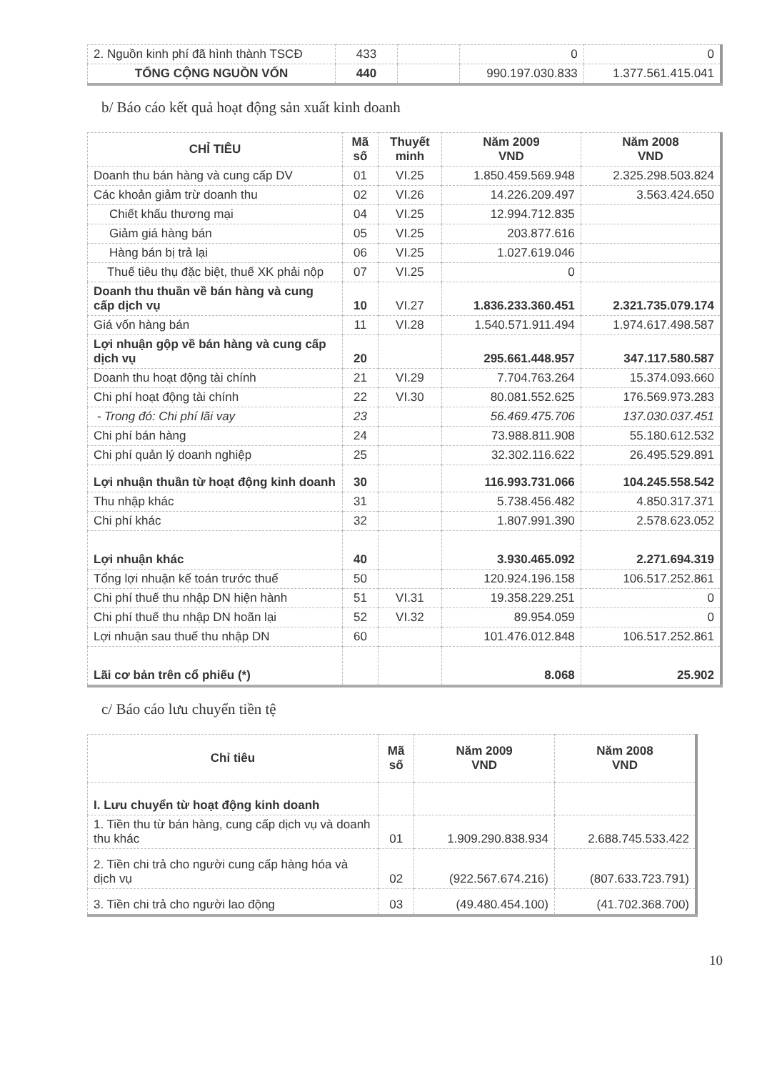| 2. Nguồn kinh phí đã hình thành TSCĐ | 433 | | 0 | 0 |
| TỔNG CỘNG NGUỒN VỐN | 440 | | 990.197.030.833 | 1.377.561.415.041 |
b/ Báo cáo kết quả hoạt động sản xuất kinh doanh
| CHỈ TIÊU | Mã số | Thuyết minh | Năm 2009 VND | Năm 2008 VND |
| --- | --- | --- | --- | --- |
| Doanh thu bán hàng và cung cấp DV | 01 | VI.25 | 1.850.459.569.948 | 2.325.298.503.824 |
| Các khoản giảm trừ doanh thu | 02 | VI.26 | 14.226.209.497 | 3.563.424.650 |
| Chiết khấu thương mại | 04 | VI.25 | 12.994.712.835 | |
| Giảm giá hàng bán | 05 | VI.25 | 203.877.616 | |
| Hàng bán bị trả lại | 06 | VI.25 | 1.027.619.046 | |
| Thuế tiêu thụ đặc biệt, thuế XK phải nộp | 07 | VI.25 | 0 | |
| Doanh thu thuần về bán hàng và cung cấp dịch vụ | 10 | VI.27 | 1.836.233.360.451 | 2.321.735.079.174 |
| Giá vốn hàng bán | 11 | VI.28 | 1.540.571.911.494 | 1.974.617.498.587 |
| Lợi nhuận gộp về bán hàng và cung cấp dịch vụ | 20 | | 295.661.448.957 | 347.117.580.587 |
| Doanh thu hoạt động tài chính | 21 | VI.29 | 7.704.763.264 | 15.374.093.660 |
| Chi phí hoạt động tài chính | 22 | VI.30 | 80.081.552.625 | 176.569.973.283 |
| - Trong đó: Chi phí lãi vay | 23 | | 56.469.475.706 | 137.030.037.451 |
| Chi phí bán hàng | 24 | | 73.988.811.908 | 55.180.612.532 |
| Chi phí quản lý doanh nghiệp | 25 | | 32.302.116.622 | 26.495.529.891 |
| Lợi nhuận thuần từ hoạt động kinh doanh | 30 | | 116.993.731.066 | 104.245.558.542 |
| Thu nhập khác | 31 | | 5.738.456.482 | 4.850.317.371 |
| Chi phí khác | 32 | | 1.807.991.390 | 2.578.623.052 |
| Lợi nhuận khác | 40 | | 3.930.465.092 | 2.271.694.319 |
| Tổng lợi nhuận kế toán trước thuế | 50 | | 120.924.196.158 | 106.517.252.861 |
| Chi phí thuế thu nhập DN hiện hành | 51 | VI.31 | 19.358.229.251 | 0 |
| Chi phí thuế thu nhập DN hoãn lại | 52 | VI.32 | 89.954.059 | 0 |
| Lợi nhuận sau thuế thu nhập DN | 60 | | 101.476.012.848 | 106.517.252.861 |
| Lãi cơ bản trên cổ phiếu (*) | | | 8.068 | 25.902 |
c/ Báo cáo lưu chuyển tiền tệ
| Chỉ tiêu | Mã số | Năm 2009 VND | Năm 2008 VND |
| --- | --- | --- | --- |
| I. Lưu chuyển từ hoạt động kinh doanh | | | |
| 1. Tiền thu từ bán hàng, cung cấp dịch vụ và doanh thu khác | 01 | 1.909.290.838.934 | 2.688.745.533.422 |
| 2. Tiền chi trả cho người cung cấp hàng hóa và dịch vụ | 02 | (922.567.674.216) | (807.633.723.791) |
| 3. Tiền chi trả cho người lao động | 03 | (49.480.454.100) | (41.702.368.700) |
10